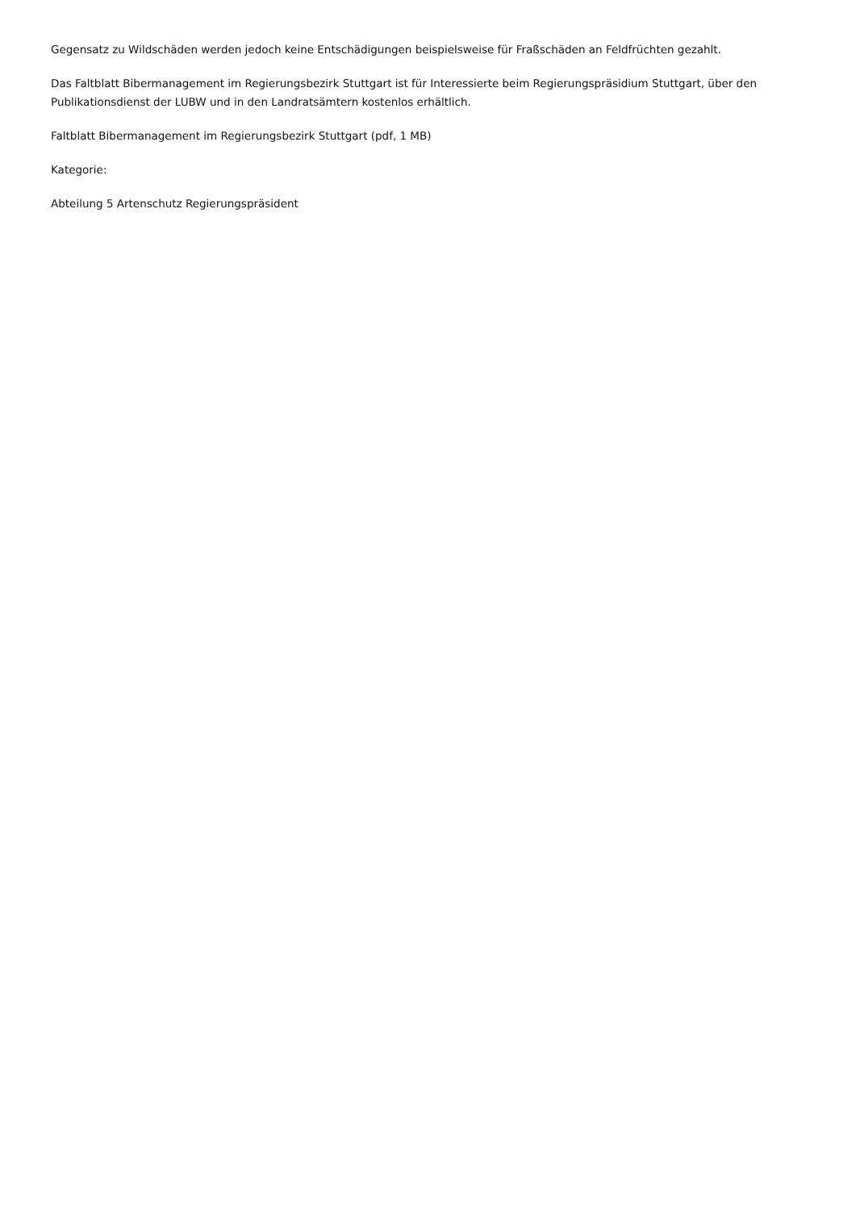Gegensatz zu Wildschäden werden jedoch keine Entschädigungen beispielsweise für Fraßschäden an Feldfrüchten gezahlt.
Das Faltblatt Bibermanagement im Regierungsbezirk Stuttgart ist für Interessierte beim Regierungspräsidium Stuttgart, über den Publikationsdienst der LUBW und in den Landratsämtern kostenlos erhältlich.
Faltblatt Bibermanagement im Regierungsbezirk Stuttgart (pdf, 1 MB)
Kategorie:
Abteilung 5 Artenschutz Regierungspräsident